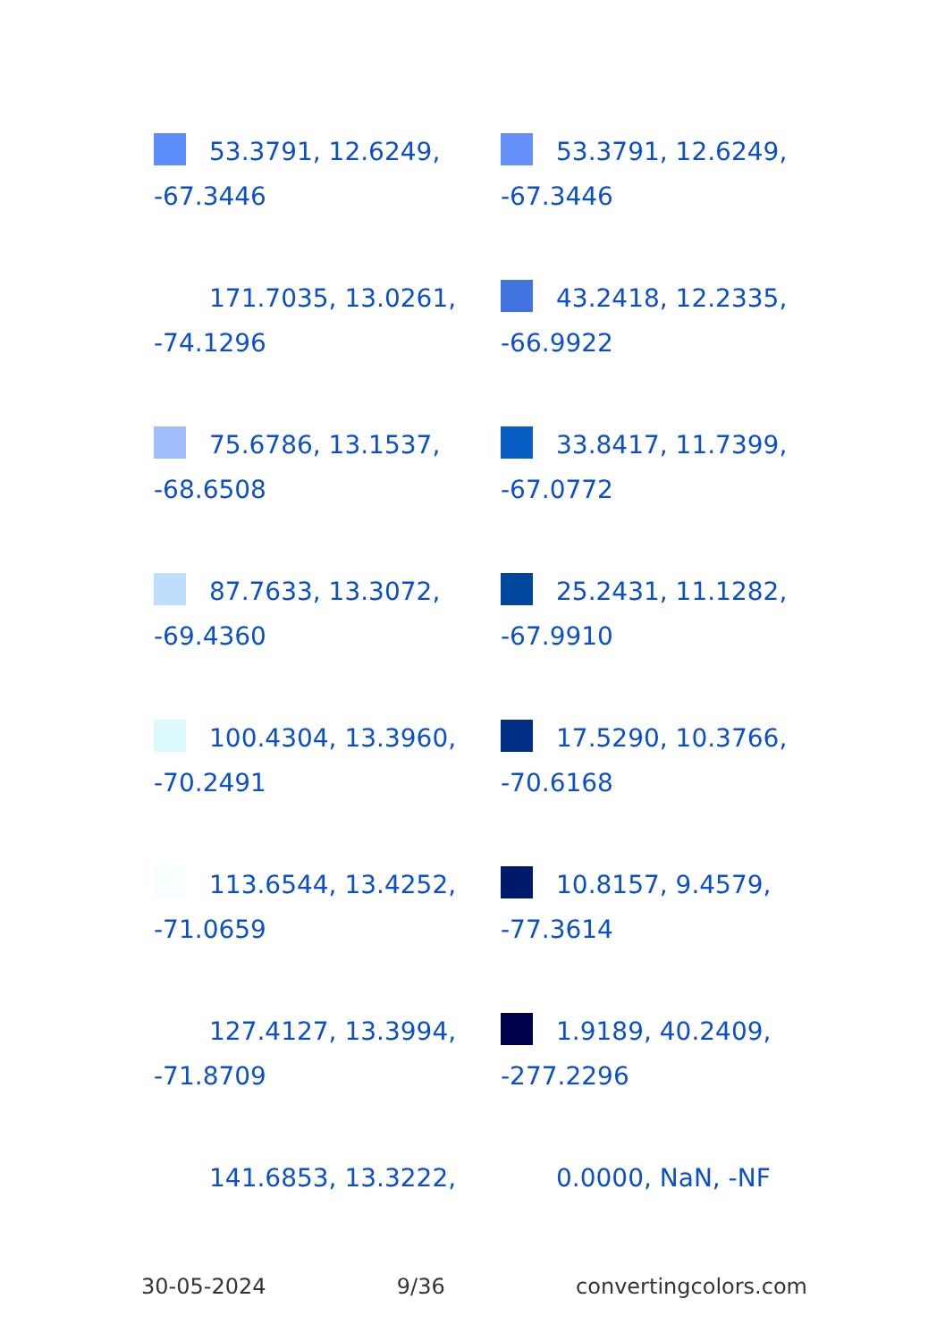53.3791, 12.6249, -67.3446
53.3791, 12.6249, -67.3446
171.7035, 13.0261, -74.1296
43.2418, 12.2335, -66.9922
75.6786, 13.1537, -68.6508
33.8417, 11.7399, -67.0772
87.7633, 13.3072, -69.4360
25.2431, 11.1282, -67.9910
100.4304, 13.3960, -70.2491
17.5290, 10.3766, -70.6168
113.6544, 13.4252, -71.0659
10.8157, 9.4579, -77.3614
127.4127, 13.3994, -71.8709
1.9189, 40.2409, -277.2296
141.6853, 13.3222,
0.0000, NaN, -NF
30-05-2024 9/36 convertingcolors.com